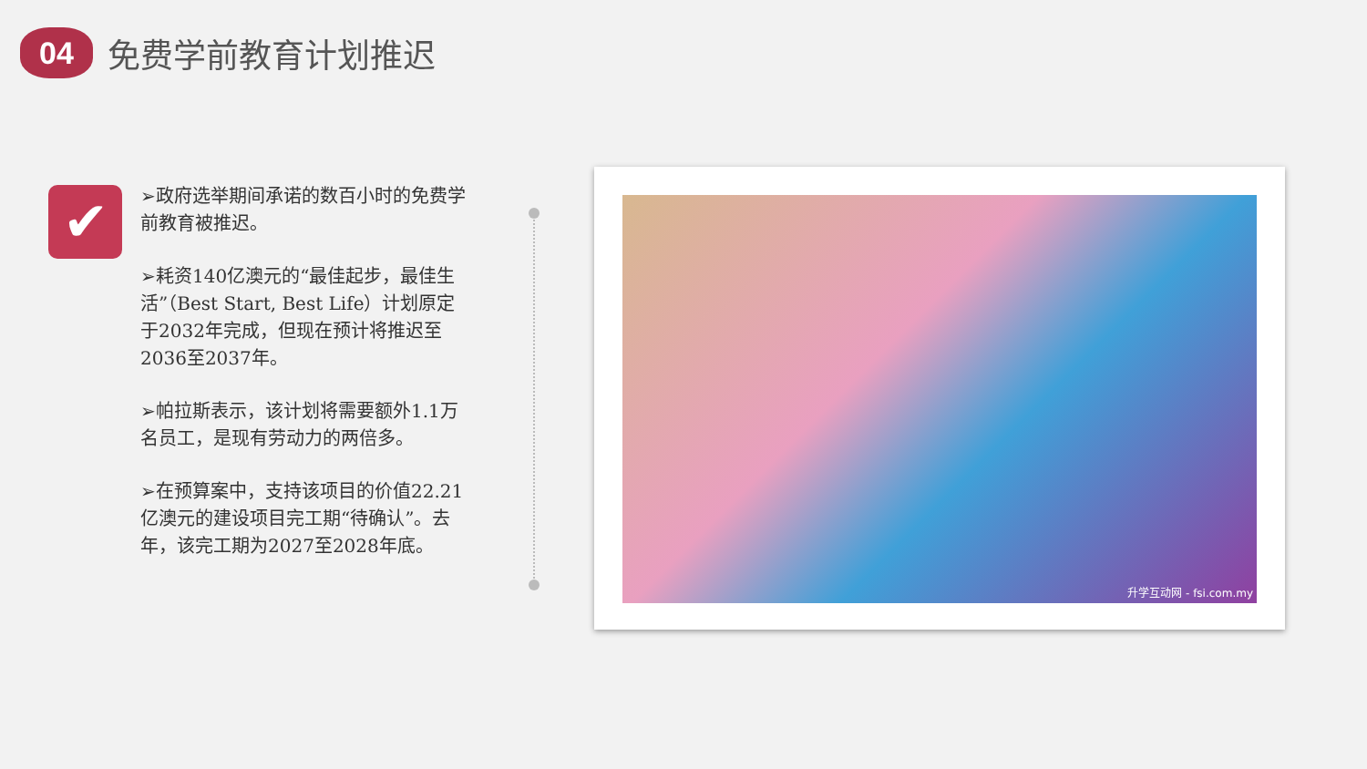04
免费学前教育计划推迟
✔
➢政府选举期间承诺的数百小时的免费学前教育被推迟。
➢耗资140亿澳元的“最佳起步，最佳生活”（Best Start, Best Life）计划原定于2032年完成，但现在预计将推迟至2036至2037年。
➢帕拉斯表示，该计划将需要额外1.1万名员工，是现有劳动力的两倍多。
➢在预算案中，支持该项目的价值22.21亿澳元的建设项目完工期“待确认”。去年，该完工期为2027至2028年底。
升学互动网 - fsi.com.my